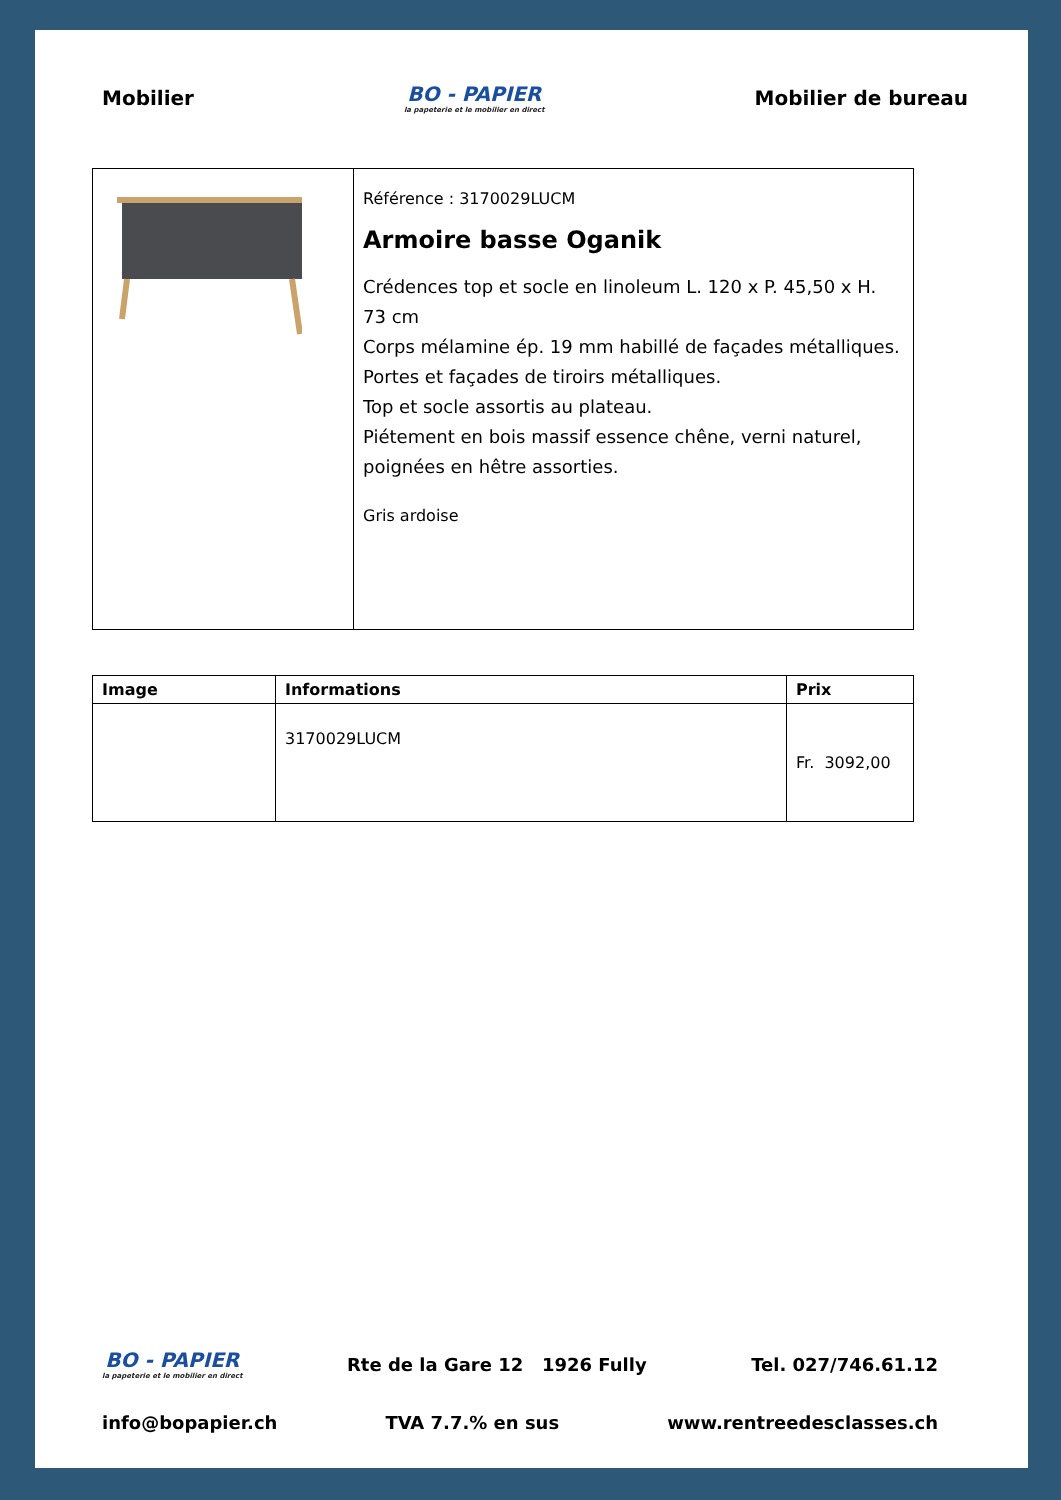Mobilier
BO - PAPIER
la papeterie et le mobilier en direct
Mobilier de bureau
| | Référence : 3170029LUCM Armoire basse Oganik Crédences top et socle en linoleum L. 120 x P. 45,50 x H. 73 cm Corps mélamine ép. 19 mm habillé de façades métalliques. Portes et façades de tiroirs métalliques. Top et socle assortis au plateau. Piétement en bois massif essence chêne, verni naturel, poignées en hêtre assorties. Gris ardoise |
| Image | Informations | Prix |
| --- | --- | --- |
| | 3170029LUCM | Fr. 3092,00 |
BO - PAPIER
la papeterie et le mobilier en direct
Rte de la Gare 12 1926 Fully Tel. 027/746.61.12
info@bopapier.ch TVA 7.7.% en sus www.rentreedesclasses.ch